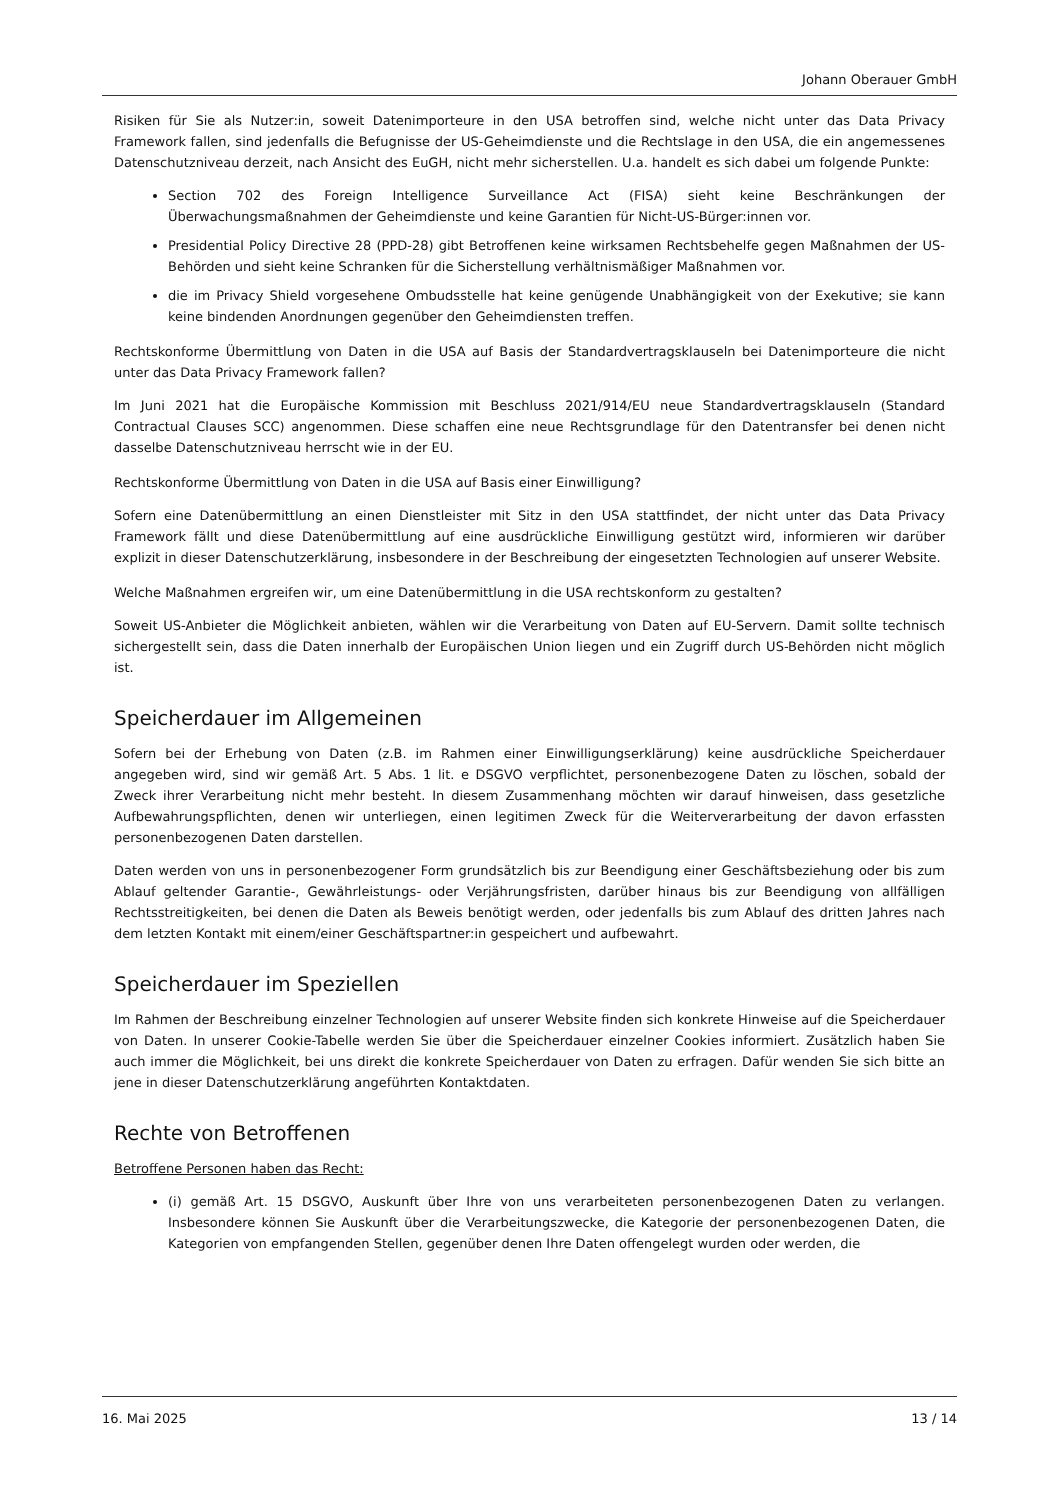Johann Oberauer GmbH
Risiken für Sie als Nutzer:in, soweit Datenimporteure in den USA betroffen sind, welche nicht unter das Data Privacy Framework fallen, sind jedenfalls die Befugnisse der US-Geheimdienste und die Rechtslage in den USA, die ein angemessenes Datenschutzniveau derzeit, nach Ansicht des EuGH, nicht mehr sicherstellen. U.a. handelt es sich dabei um folgende Punkte:
Section 702 des Foreign Intelligence Surveillance Act (FISA) sieht keine Beschränkungen der Überwachungsmaßnahmen der Geheimdienste und keine Garantien für Nicht-US-Bürger:innen vor.
Presidential Policy Directive 28 (PPD-28) gibt Betroffenen keine wirksamen Rechtsbehelfe gegen Maßnahmen der US-Behörden und sieht keine Schranken für die Sicherstellung verhältnismäßiger Maßnahmen vor.
die im Privacy Shield vorgesehene Ombudsstelle hat keine genügende Unabhängigkeit von der Exekutive; sie kann keine bindenden Anordnungen gegenüber den Geheimdiensten treffen.
Rechtskonforme Übermittlung von Daten in die USA auf Basis der Standardvertragsklauseln bei Datenimporteure die nicht unter das Data Privacy Framework fallen?
Im Juni 2021 hat die Europäische Kommission mit Beschluss 2021/914/EU neue Standardvertragsklauseln (Standard Contractual Clauses SCC) angenommen. Diese schaffen eine neue Rechtsgrundlage für den Datentransfer bei denen nicht dasselbe Datenschutzniveau herrscht wie in der EU.
Rechtskonforme Übermittlung von Daten in die USA auf Basis einer Einwilligung?
Sofern eine Datenübermittlung an einen Dienstleister mit Sitz in den USA stattfindet, der nicht unter das Data Privacy Framework fällt und diese Datenübermittlung auf eine ausdrückliche Einwilligung gestützt wird, informieren wir darüber explizit in dieser Datenschutzerklärung, insbesondere in der Beschreibung der eingesetzten Technologien auf unserer Website.
Welche Maßnahmen ergreifen wir, um eine Datenübermittlung in die USA rechtskonform zu gestalten?
Soweit US-Anbieter die Möglichkeit anbieten, wählen wir die Verarbeitung von Daten auf EU-Servern. Damit sollte technisch sichergestellt sein, dass die Daten innerhalb der Europäischen Union liegen und ein Zugriff durch US-Behörden nicht möglich ist.
Speicherdauer im Allgemeinen
Sofern bei der Erhebung von Daten (z.B. im Rahmen einer Einwilligungserklärung) keine ausdrückliche Speicherdauer angegeben wird, sind wir gemäß Art. 5 Abs. 1 lit. e DSGVO verpflichtet, personenbezogene Daten zu löschen, sobald der Zweck ihrer Verarbeitung nicht mehr besteht. In diesem Zusammenhang möchten wir darauf hinweisen, dass gesetzliche Aufbewahrungspflichten, denen wir unterliegen, einen legitimen Zweck für die Weiterverarbeitung der davon erfassten personenbezogenen Daten darstellen.
Daten werden von uns in personenbezogener Form grundsätzlich bis zur Beendigung einer Geschäftsbeziehung oder bis zum Ablauf geltender Garantie-, Gewährleistungs- oder Verjährungsfristen, darüber hinaus bis zur Beendigung von allfälligen Rechtsstreitigkeiten, bei denen die Daten als Beweis benötigt werden, oder jedenfalls bis zum Ablauf des dritten Jahres nach dem letzten Kontakt mit einem/einer Geschäftspartner:in gespeichert und aufbewahrt.
Speicherdauer im Speziellen
Im Rahmen der Beschreibung einzelner Technologien auf unserer Website finden sich konkrete Hinweise auf die Speicherdauer von Daten. In unserer Cookie-Tabelle werden Sie über die Speicherdauer einzelner Cookies informiert. Zusätzlich haben Sie auch immer die Möglichkeit, bei uns direkt die konkrete Speicherdauer von Daten zu erfragen. Dafür wenden Sie sich bitte an jene in dieser Datenschutzerklärung angeführten Kontaktdaten.
Rechte von Betroffenen
Betroffene Personen haben das Recht:
(i) gemäß Art. 15 DSGVO, Auskunft über Ihre von uns verarbeiteten personenbezogenen Daten zu verlangen. Insbesondere können Sie Auskunft über die Verarbeitungszwecke, die Kategorie der personenbezogenen Daten, die Kategorien von empfangenden Stellen, gegenüber denen Ihre Daten offengelegt wurden oder werden, die
16. Mai 2025 13 / 14